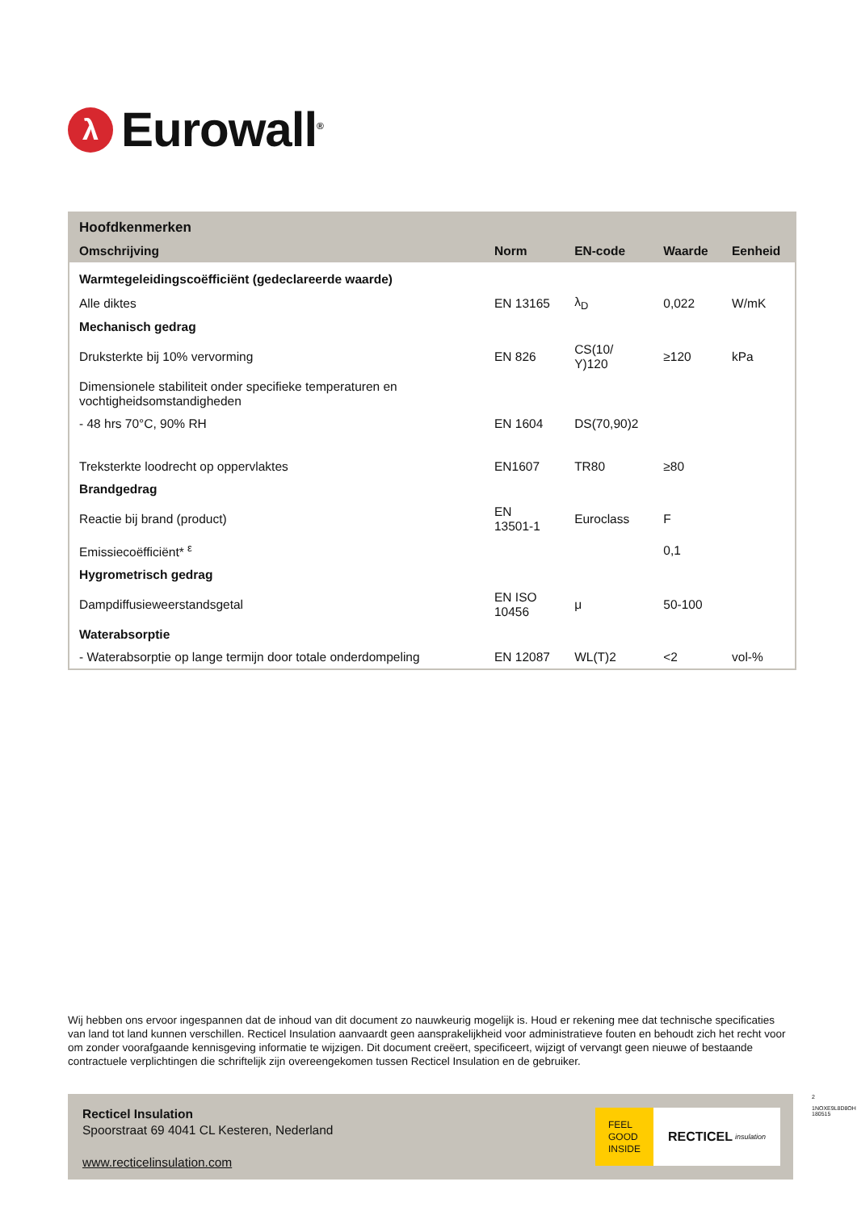λ
Eurowall<sup>®</sup>
| Hoofdkenmerken | | | | |
| --- | --- | --- | --- | --- |
| Omschrijving | Norm | EN-code | Waarde | Eenheid |
| Warmtegeleidingscoëfficiënt (gedeclareerde waarde) | | | | |
| Alle diktes | EN 13165 | λ<sub>D</sub> | 0,022 | W/mK |
| Mechanisch gedrag | | | | |
| Druksterkte bij 10% vervorming | EN 826 | CS(10/ Y)120 | ≥120 | kPa |
| Dimensionele stabiliteit onder specifieke temperaturen en vochtigheidsomstandigheden | | | | |
| - 48 hrs 70°C, 90% RH | EN 1604 | DS(70,90)2 | | |
| Treksterkte loodrecht op oppervlaktes | EN1607 | TR80 | ≥80 | |
| Brandgedrag | | | | |
| Reactie bij brand (product) | EN 13501-1 | Euroclass | F | |
| Emissiecoëfficiënt* <sup>ε</sup> | | | 0,1 | |
| Hygrometrisch gedrag | | | | |
| Dampdiffusieweerstandsgetal | EN ISO 10456 | μ | 50-100 | |
| Waterabsorptie | | | | |
| - Waterabsorptie op lange termijn door totale onderdompeling | EN 12087 | WL(T)2 | <2 | vol-% |
Wij hebben ons ervoor ingespannen dat de inhoud van dit document zo nauwkeurig mogelijk is. Houd er rekening mee dat technische specificaties van land tot land kunnen verschillen. Recticel Insulation aanvaardt geen aansprakelijkheid voor administratieve fouten en behoudt zich het recht voor om zonder voorafgaande kennisgeving informatie te wijzigen. Dit document creëert, specificeert, wijzigt of vervangt geen nieuwe of bestaande contractuele verplichtingen die schriftelijk zijn overeengekomen tussen Recticel Insulation en de gebruiker.
Recticel Insulation
Spoorstraat 69 4041 CL Kesteren, Nederland
www.recticelinsulation.com
FEEL
GOOD
INSIDE
RECTICEL insulation
2
1NOXE9L8D8OH 180515